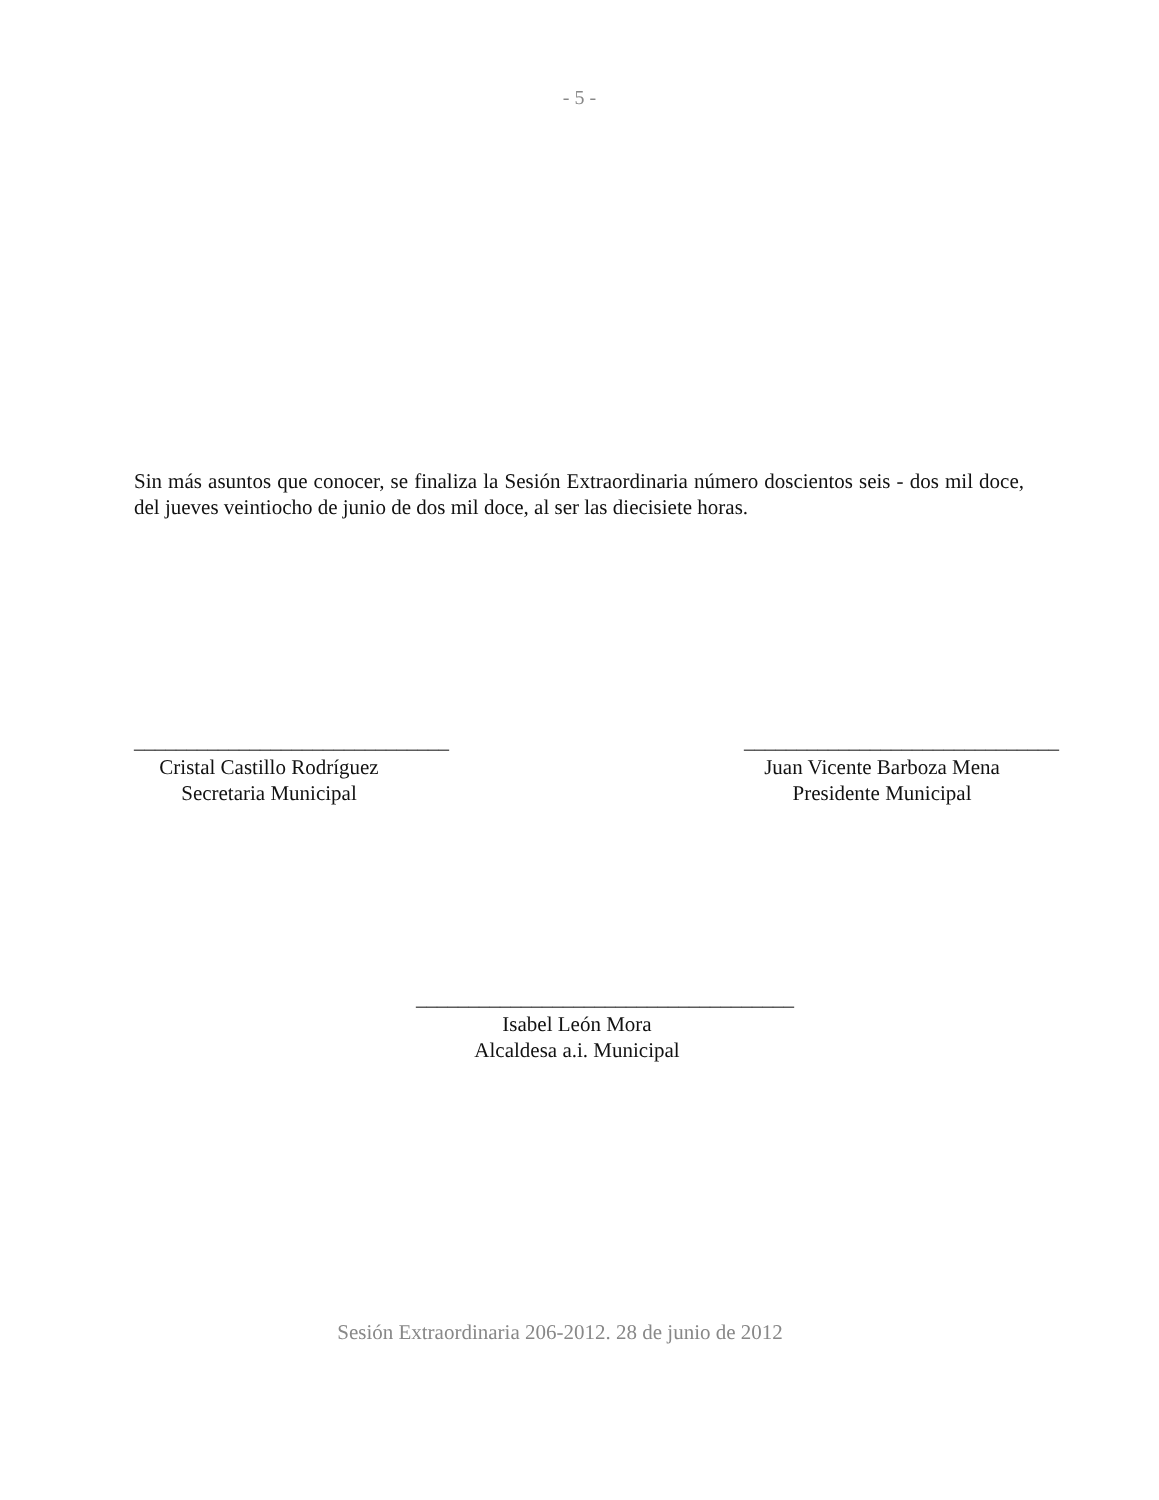- 5 -
Sin más asuntos que conocer, se finaliza la Sesión Extraordinaria número doscientos seis - dos mil doce, del jueves veintiocho de junio de dos mil doce, al ser las diecisiete horas.
______________________________
Cristal Castillo Rodríguez
Secretaria Municipal
______________________________
Juan Vicente Barboza Mena
Presidente Municipal
____________________________________
Isabel León Mora
Alcaldesa a.i. Municipal
Sesión Extraordinaria 206-2012. 28 de junio de 2012